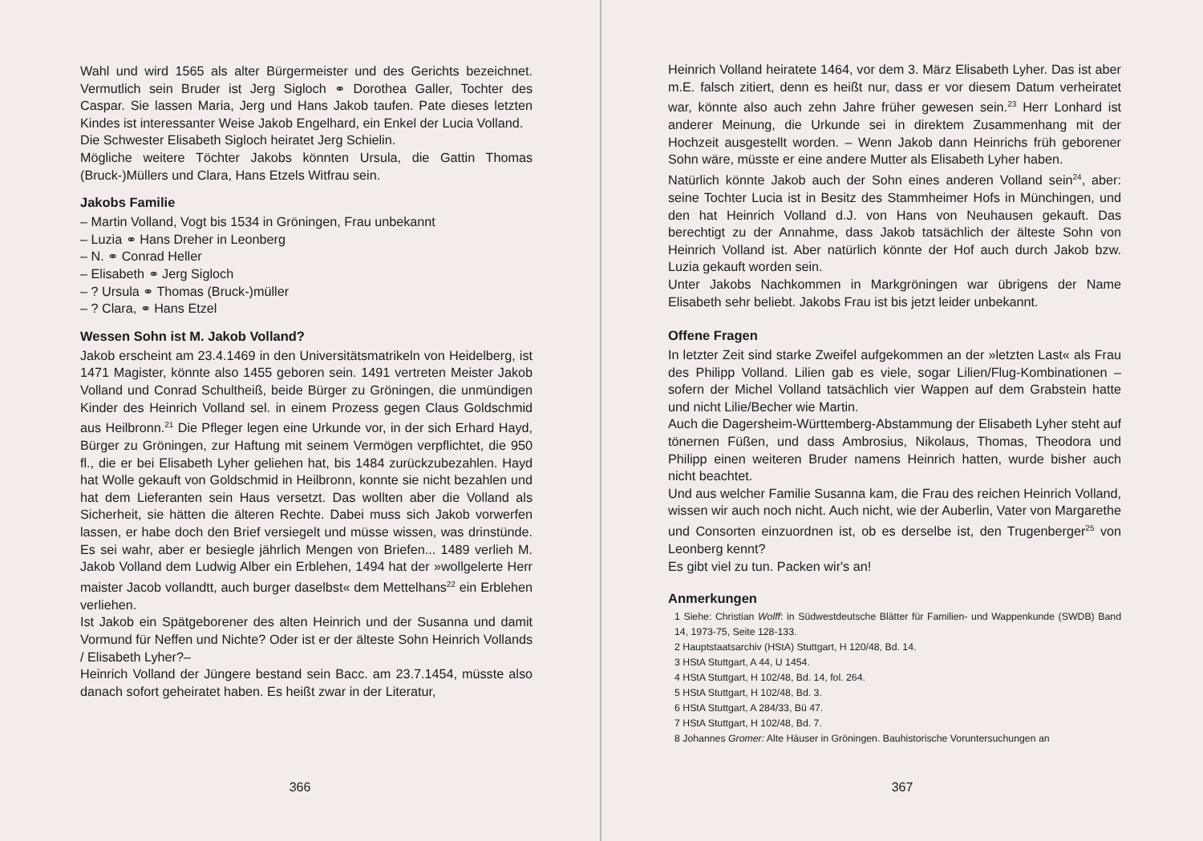Wahl und wird 1565 als alter Bürgermeister und des Gerichts bezeichnet. Vermutlich sein Bruder ist Jerg Sigloch ⚭ Dorothea Galler, Tochter des Caspar. Sie lassen Maria, Jerg und Hans Jakob taufen. Pate dieses letzten Kindes ist interessanter Weise Jakob Engelhard, ein Enkel der Lucia Volland.
Die Schwester Elisabeth Sigloch heiratet Jerg Schielin.
Mögliche weitere Töchter Jakobs könnten Ursula, die Gattin Thomas (Bruck-)Müllers und Clara, Hans Etzels Witfrau sein.
Jakobs Familie
– Martin Volland, Vogt bis 1534 in Gröningen, Frau unbekannt
– Luzia ⚭ Hans Dreher in Leonberg
– N. ⚭ Conrad Heller
– Elisabeth ⚭ Jerg Sigloch
– ? Ursula ⚭ Thomas (Bruck-)müller
– ? Clara, ⚭ Hans Etzel
Wessen Sohn ist M. Jakob Volland?
Jakob erscheint am 23.4.1469 in den Universitätsmatrikeln von Heidelberg, ist 1471 Magister, könnte also 1455 geboren sein. 1491 vertreten Meister Jakob Volland und Conrad Schultheiß, beide Bürger zu Gröningen, die unmündigen Kinder des Heinrich Volland sel. in einem Prozess gegen Claus Goldschmid aus Heilbronn.<sup>21</sup> Die Pfleger legen eine Urkunde vor, in der sich Erhard Hayd, Bürger zu Gröningen, zur Haftung mit seinem Vermögen verpflichtet, die 950 fl., die er bei Elisabeth Lyher geliehen hat, bis 1484 zurückzubezahlen. Hayd hat Wolle gekauft von Goldschmid in Heilbronn, konnte sie nicht bezahlen und hat dem Lieferanten sein Haus versetzt. Das wollten aber die Volland als Sicherheit, sie hätten die älteren Rechte. Dabei muss sich Jakob vorwerfen lassen, er habe doch den Brief versiegelt und müsse wissen, was drinstünde. Es sei wahr, aber er besiegle jährlich Mengen von Briefen... 1489 verlieh M. Jakob Volland dem Ludwig Alber ein Erblehen, 1494 hat der »wollgelerte Herr maister Jacob vollandtt, auch burger daselbst« dem Mettelhans<sup>22</sup> ein Erblehen verliehen.
Ist Jakob ein Spätgeborener des alten Heinrich und der Susanna und damit Vormund für Neffen und Nichte? Oder ist er der älteste Sohn Heinrich Vollands / Elisabeth Lyher?–
Heinrich Volland der Jüngere bestand sein Bacc. am 23.7.1454, müsste also danach sofort geheiratet haben. Es heißt zwar in der Literatur,
366
Heinrich Volland heiratete 1464, vor dem 3. März Elisabeth Lyher. Das ist aber m.E. falsch zitiert, denn es heißt nur, dass er vor diesem Datum verheiratet war, könnte also auch zehn Jahre früher gewesen sein.<sup>23</sup> Herr Lonhard ist anderer Meinung, die Urkunde sei in direktem Zusammenhang mit der Hochzeit ausgestellt worden. – Wenn Jakob dann Heinrichs früh geborener Sohn wäre, müsste er eine andere Mutter als Elisabeth Lyher haben.
Natürlich könnte Jakob auch der Sohn eines anderen Volland sein<sup>24</sup>, aber: seine Tochter Lucia ist in Besitz des Stammheimer Hofs in Münchingen, und den hat Heinrich Volland d.J. von Hans von Neuhausen gekauft. Das berechtigt zu der Annahme, dass Jakob tatsächlich der älteste Sohn von Heinrich Volland ist. Aber natürlich könnte der Hof auch durch Jakob bzw. Luzia gekauft worden sein.
Unter Jakobs Nachkommen in Markgröningen war übrigens der Name Elisabeth sehr beliebt. Jakobs Frau ist bis jetzt leider unbekannt.
Offene Fragen
In letzter Zeit sind starke Zweifel aufgekommen an der »letzten Last« als Frau des Philipp Volland. Lilien gab es viele, sogar Lilien/Flug-Kombinationen – sofern der Michel Volland tatsächlich vier Wappen auf dem Grabstein hatte und nicht Lilie/Becher wie Martin.
Auch die Dagersheim-Württemberg-Abstammung der Elisabeth Lyher steht auf tönernen Füßen, und dass Ambrosius, Nikolaus, Thomas, Theodora und Philipp einen weiteren Bruder namens Heinrich hatten, wurde bisher auch nicht beachtet.
Und aus welcher Familie Susanna kam, die Frau des reichen Heinrich Volland, wissen wir auch noch nicht. Auch nicht, wie der Auberlin, Vater von Margarethe und Consorten einzuordnen ist, ob es derselbe ist, den Trugenberger<sup>25</sup> von Leonberg kennt?
Es gibt viel zu tun. Packen wir's an!
Anmerkungen
1 Siehe: Christian Wolff: in Südwestdeutsche Blätter für Familien- und Wappenkunde (SWDB) Band 14, 1973-75, Seite 128-133.
2 Hauptstaatsarchiv (HStA) Stuttgart, H 120/48, Bd. 14.
3 HStA Stuttgart, A 44, U 1454.
4 HStA Stuttgart, H 102/48, Bd. 14, fol. 264.
5 HStA Stuttgart, H 102/48, Bd. 3.
6 HStA Stuttgart, A 284/33, Bü 47.
7 HStA Stuttgart, H 102/48, Bd. 7.
8 Johannes Gromer: Alte Häuser in Gröningen. Bauhistorische Voruntersuchungen an
367